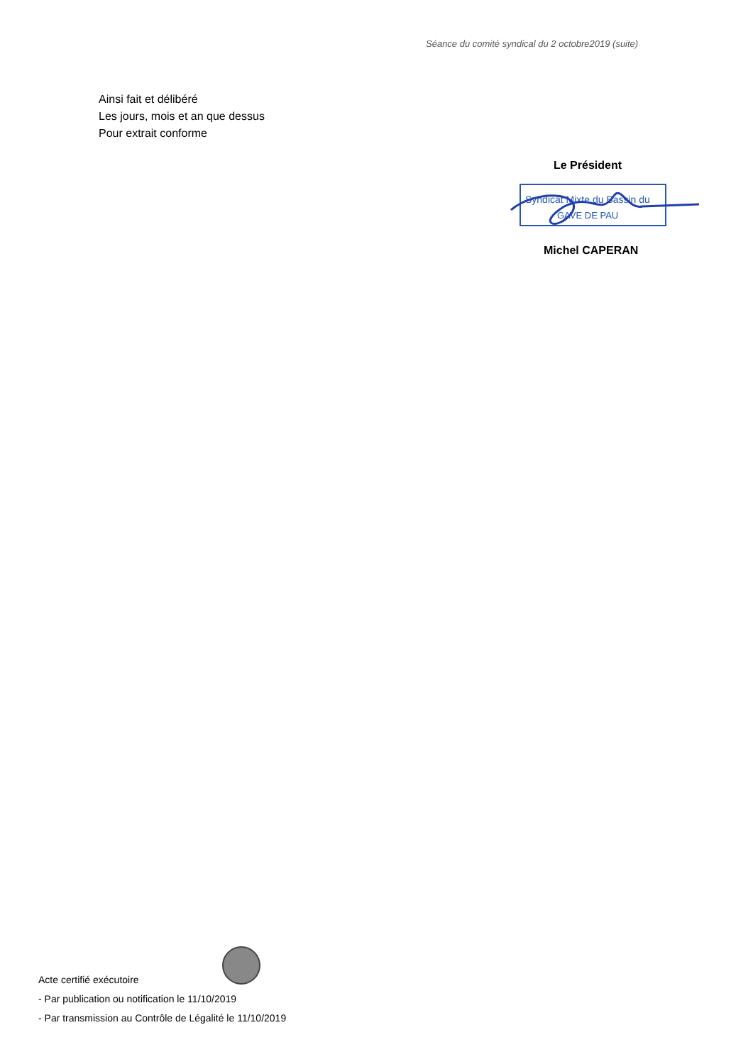Séance du comité syndical du 2 octobre2019 (suite)
Ainsi fait et délibéré
Les jours, mois et an que dessus
Pour extrait conforme
Le Président
Syndicat Mixte du Bassin du
GAVE DE PAU
Michel CAPERAN
Acte certifié exécutoire
- Par publication ou notification le 11/10/2019
- Par transmission au Contrôle de Légalité le 11/10/2019